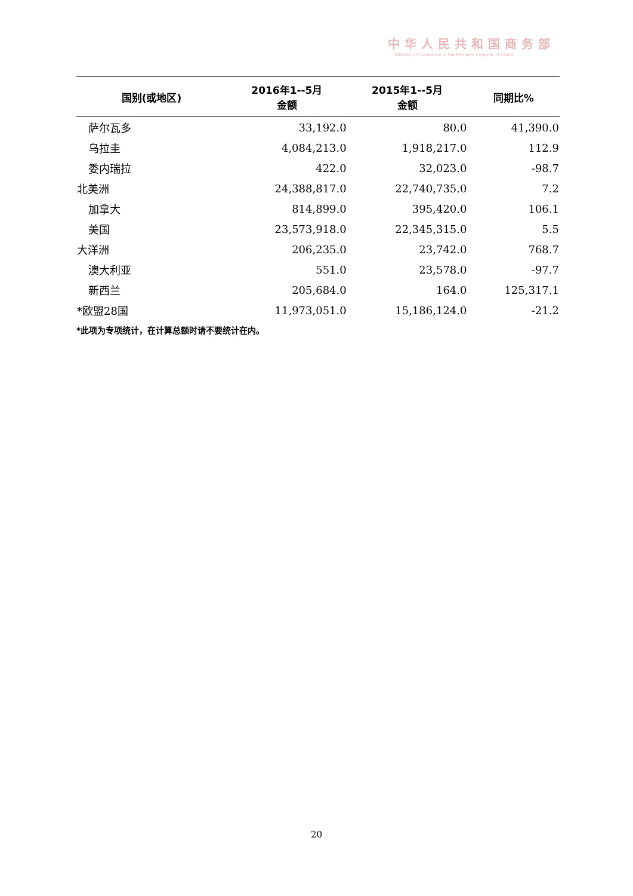中华人民共和国商务部
Ministry of Commerce of the People's Republic of China
| 国别(或地区) | 2016年1--5月 金额 | 2015年1--5月 金额 | 同期比% |
| --- | --- | --- | --- |
| 萨尔瓦多 | 33,192.0 | 80.0 | 41,390.0 |
| 乌拉圭 | 4,084,213.0 | 1,918,217.0 | 112.9 |
| 委内瑞拉 | 422.0 | 32,023.0 | -98.7 |
| 北美洲 | 24,388,817.0 | 22,740,735.0 | 7.2 |
| 加拿大 | 814,899.0 | 395,420.0 | 106.1 |
| 美国 | 23,573,918.0 | 22,345,315.0 | 5.5 |
| 大洋洲 | 206,235.0 | 23,742.0 | 768.7 |
| 澳大利亚 | 551.0 | 23,578.0 | -97.7 |
| 新西兰 | 205,684.0 | 164.0 | 125,317.1 |
| *欧盟28国 | 11,973,051.0 | 15,186,124.0 | -21.2 |
*此项为专项统计，在计算总额时请不要统计在内。
20